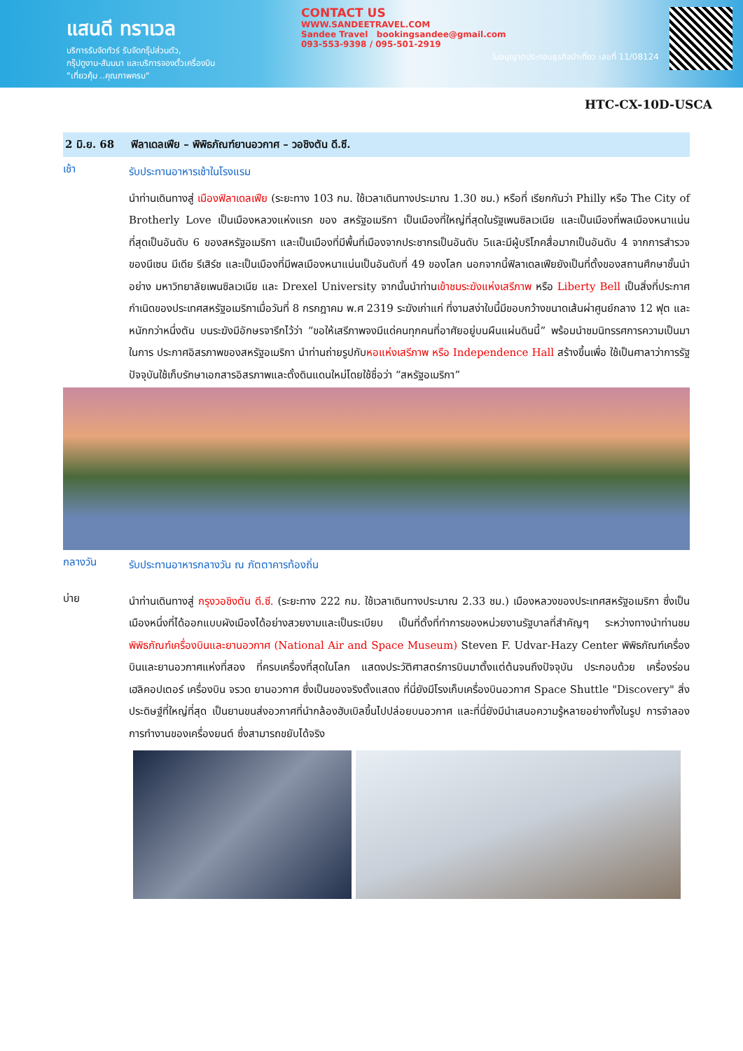แสนดี ทราเวล
บริการรับจัดทัวร์ รับจัดกรุ๊ปส่วนตัว,
กรุ๊ปดูงาน-สัมมนา และบริการจองตั๋วเครื่องบิน
"เที่ยวคุ้ม ..คุณภาพครบ"
CONTACT US
WWW.SANDEETRAVEL.COM
Sandee Travel bookingsandee@gmail.com
093-553-9398 / 095-501-2919
ใบอนุญาตประกอบธุรกิจนำเที่ยว เลขที่ 11/08124
HTC-CX-10D-USCA
2 มิ.ย. 68 ฟิลาเดลเฟีย – พิพิธภัณฑ์ยานอวกาศ – วอชิงตัน ดี.ซี.
เช้า
รับประทานอาหารเช้าในโรงแรม
นำท่านเดินทางสู่ เมืองฟิลาเดลเฟีย (ระยะทาง 103 กม. ใช้เวลาเดินทางประมาณ 1.30 ชม.) หรือที่ เรียกกันว่า Philly หรือ The City of Brotherly Love เป็นเมืองหลวงแห่งแรก ของ สหรัฐอเมริกา เป็นเมืองที่ใหญ่ที่สุดในรัฐเพนซิลเวเนีย และเป็นเมืองที่พลเมืองหนาแน่นที่สุดเป็นอันดับ 6 ของสหรัฐอเมริกา และเป็นเมืองที่มีพื้นที่เมืองจากประชากรเป็นอันดับ 5และมีผู้บริโภคสื่อมากเป็นอันดับ 4 จากการสำรวจของนีเซน มีเดีย รีเสิร์ช และเป็นเมืองที่มีพลเมืองหนาแน่นเป็นอันดับที่ 49 ของโลก นอกจากนี้ฟิลาเดลเฟียยังเป็นที่ตั้งของสถานศึกษาชั้นนำอย่าง มหาวิทยาลัยเพนซิลเวเนีย และ Drexel University จากนั้นนำท่านเข้าชมระฆังแห่งเสรีภาพ หรือ Liberty Bell เป็นสิ่งที่ประกาศกำเนิดของประเทศสหรัฐอเมริกาเมื่อวันที่ 8 กรกฎาคม พ.ศ 2319 ระฆังเก่าแก่ ที่งามสง่าใบนี้มีขอบกว้างขนาดเส้นผ่าศูนย์กลาง 12 ฟุต และหนักกว่าหนึ่งตัน บนระฆังมีอักษรจารึกไว้ว่า “ขอให้เสรีภาพจงมีแด่คนทุกคนที่อาศัยอยู่บนผืนแผ่นดินนี้” พร้อมนำชมนิทรรศการความเป็นมาในการ ประกาศอิสรภาพของสหรัฐอเมริกา นำท่านถ่ายรูปกับหอแห่งเสรีภาพ หรือ Independence Hall สร้างขึ้นเพื่อ ใช้เป็นศาลาว่าการรัฐ ปัจจุบันใช้เก็บรักษาเอกสารอิสรภาพและตั้งดินแดนใหม่โดยใช้ชื่อว่า “สหรัฐอเมริกา”
กลางวัน
รับประทานอาหารกลางวัน ณ ภัตตาคารท้องถิ่น
บ่าย
นำท่านเดินทางสู่ กรุงวอชิงตัน ดี.ซี. (ระยะทาง 222 กม. ใช้เวลาเดินทางประมาณ 2.33 ชม.) เมืองหลวงของประเทศสหรัฐอเมริกา ซึ่งเป็นเมืองหนึ่งที่ได้ออกแบบผังเมืองได้อย่างสวยงามและเป็นระเบียบ เป็นที่ตั้งที่ทำการของหน่วยงานรัฐบาลที่สำคัญๆ ระหว่างทางนำท่านชม พิพิธภัณฑ์เครื่องบินและยานอวกาศ (National Air and Space Museum) Steven F. Udvar-Hazy Center พิพิธภัณฑ์เครื่องบินและยานอวกาศแห่งที่สอง ที่ครบเครื่องที่สุดในโลก แสดงประวัติศาสตร์การบินมาตั้งแต่ต้นจนถึงปัจจุบัน ประกอบด้วย เครื่องร่อน เฮลิคอปเตอร์ เครื่องบิน จรวด ยานอวกาศ ซึ่งเป็นของจริงตั้งแสดง ที่นี่ยังมีโรงเก็บเครื่องบินอวกาศ Space Shuttle "Discovery" สิ่งประดิษฐ์ที่ใหญ่ที่สุด เป็นยานขนส่งอวกาศที่นำกล้องฮับเบิลขึ้นไปปล่อยบนอวกาศ และที่นี่ยังมีนำเสนอความรู้หลายอย่างทั้งในรูป การจำลองการทำงานของเครื่องยนต์ ซึ่งสามารถขยับได้จริง